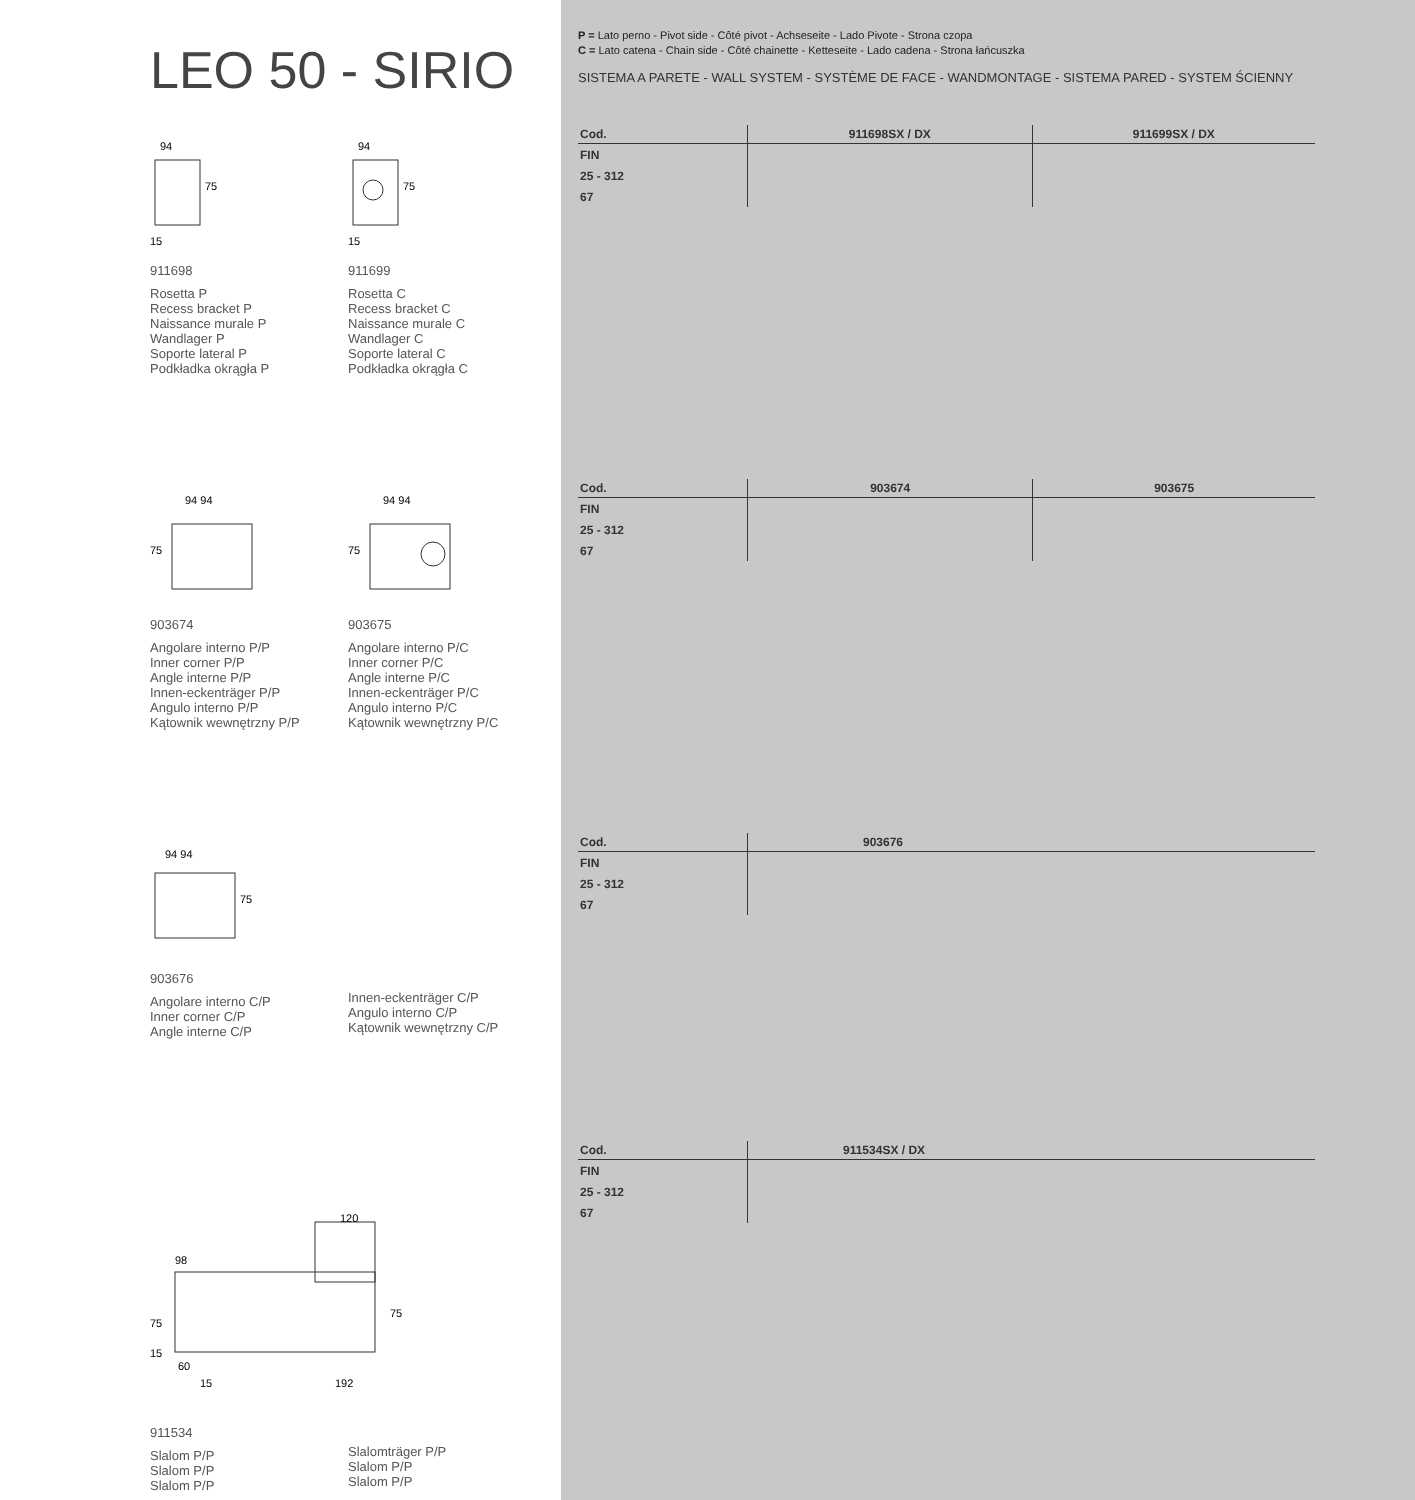LEO 50 - SIRIO
94
75
15
911698
Rosetta P
Recess bracket P
Naissance murale P
Wandlager P
Soporte lateral P
Podkładka okrągła P
94
75
15
911699
Rosetta C
Recess bracket C
Naissance murale C
Wandlager C
Soporte lateral C
Podkładka okrągła C
94 94
75
903674
Angolare interno P/P
Inner corner P/P
Angle interne P/P
Innen-eckenträger P/P
Angulo interno P/P
Kątownik wewnętrzny P/P
94 94
75
903675
Angolare interno P/C
Inner corner P/C
Angle interne P/C
Innen-eckenträger P/C
Angulo interno P/C
Kątownik wewnętrzny P/C
94 94
75
903676
Angolare interno C/P
Inner corner C/P
Angle interne C/P
Innen-eckenträger C/P
Angulo interno C/P
Kątownik wewnętrzny C/P
120
98
75
75
15
60
15
192
911534
Slalom P/P
Slalom P/P
Slalom P/P
Slalomträger P/P
Slalom P/P
Slalom P/P
P = Lato perno - Pivot side - Côté pivot - Achseseite - Lado Pivote - Strona czopa
C = Lato catena - Chain side - Côté chainette - Ketteseite - Lado cadena - Strona łańcuszka
SISTEMA A PARETE - WALL SYSTEM - SYSTÈME DE FACE - WANDMONTAGE - SISTEMA PARED - SYSTEM ŚCIENNY
| Cod. | 911698SX / DX | 911699SX / DX |
| --- | --- | --- |
| FIN | | |
| 25 - 312 | | |
| 67 | | |
| Cod. | 903674 | 903675 |
| --- | --- | --- |
| FIN | | |
| 25 - 312 | | |
| 67 | | |
| Cod. | 903676 |
| --- | --- |
| FIN | |
| 25 - 312 | |
| 67 | |
| Cod. | 911534SX / DX |
| --- | --- |
| FIN | |
| 25 - 312 | |
| 67 | |